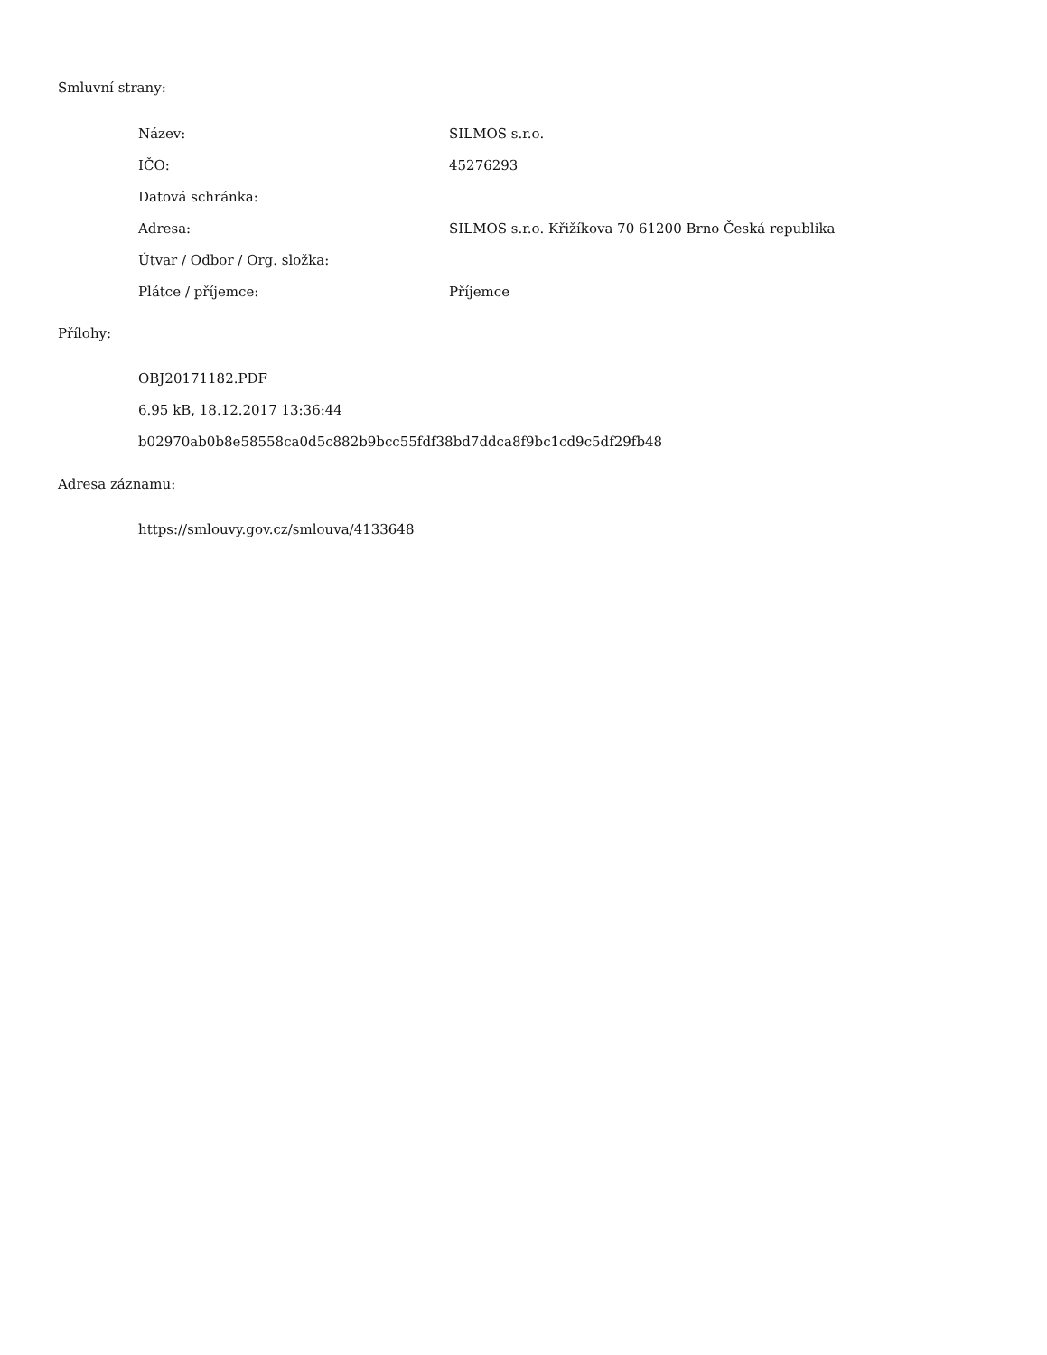Smluvní strany:
| Název: | SILMOS s.r.o. |
| IČO: | 45276293 |
| Datová schránka: | |
| Adresa: | SILMOS s.r.o. Křižíkova 70 61200 Brno Česká republika |
| Útvar / Odbor / Org. složka: | |
| Plátce / příjemce: | Příjemce |
Přílohy:
OBJ20171182.PDF
6.95 kB, 18.12.2017 13:36:44
b02970ab0b8e58558ca0d5c882b9bcc55fdf38bd7ddca8f9bc1cd9c5df29fb48
Adresa záznamu:
https://smlouvy.gov.cz/smlouva/4133648